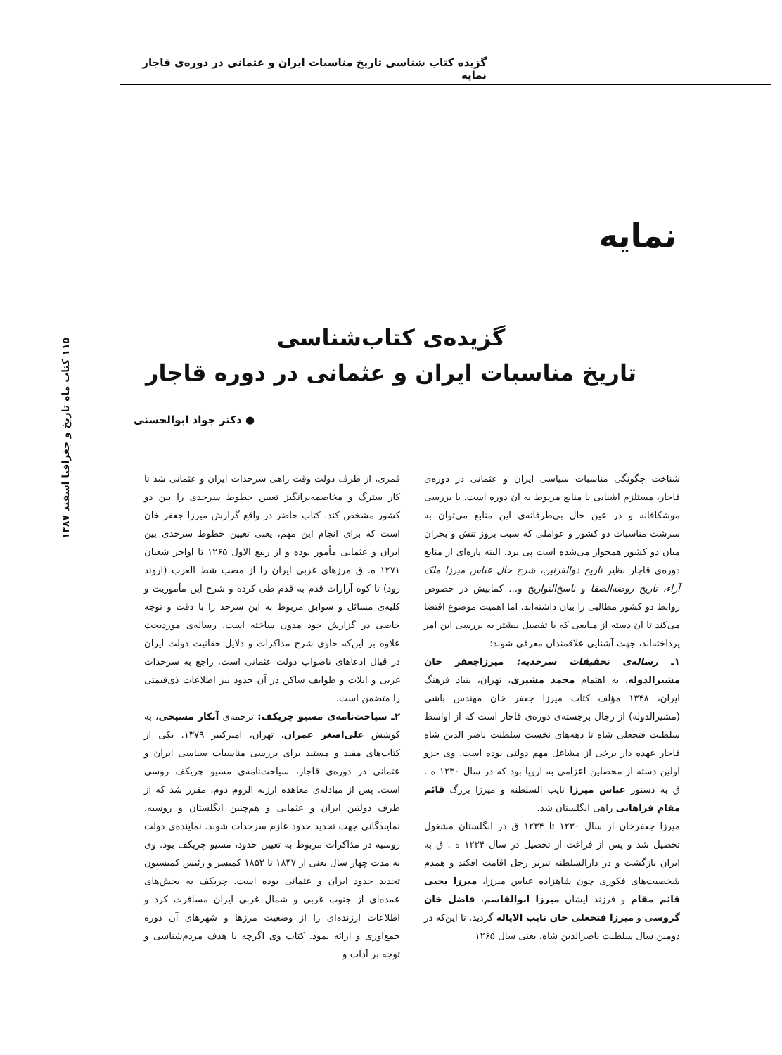گزیده کتاب شناسی تاریخ مناسبات ایران و عثمانی در دوره‌ی قاجار نمایه
نمایه
گزیده‌ی کتاب‌شناسی
تاریخ مناسبات ایران و عثمانی در دوره قاجار
● دکتر جواد ابوالحسنی
شناخت چگونگی مناسبات سیاسی ایران و عثمانی در دوره‌ی قاجار، مستلزم آشنایی با منابع مربوط به آن دوره است. با بررسی موشکافانه و در عین حال بی‌طرفانه‌ی این منابع می‌توان به سرشت مناسبات دو کشور و عواملی که سبب بروز تنش و بحران میان دو کشور همجوار می‌شده است پی برد. البته پاره‌ای از منابع دوره‌ی قاجار نظیر تاریخ ذوالقرنین، شرح حال عباس میرزا ملک آراء، تاریخ روضه‌الصفا و ناسخ‌التواریخ و... کمابیش در خصوص روابط دو کشور مطالبی را بیان داشته‌اند. اما اهمیت موضوع اقتضا می‌کند تا آن دسته از منابعی که با تفصیل بیشتر به بررسی این امر پرداخته‌اند، جهت آشنایی علاقمندان معرفی شوند:
۱ـ رساله‌ی تحقیقات سرحدیه: میرزاجعفر خان مشیرالدوله، به اهتمام محمد مشیری، تهران، بنیاد فرهنگ ایران، ۱۳۴۸ مؤلف کتاب میرزا جعفر خان مهندس باشی (مشیرالدوله) از رجال برجسته‌ی دوره‌ی قاجار است که از اواسط سلطنت فتحعلی شاه تا دهه‌های نخست سلطنت ناصر الدین شاه قاجار عهده دار برخی از مشاغل مهم دولتی بوده است. وی جزو اولین دسته از محصلین اعزامی به اروپا بود که در سال ۱۲۳۰ ه . ق به دستور عباس میرزا نایب السلطنه و میرزا بزرگ قائم مقام فراهانی راهی انگلستان شد.
میرزا جعفرخان از سال ۱۲۳۰ تا ۱۲۳۴ ق در انگلستان مشغول تحصیل شد و پس از فراغت از تحصیل در سال ۱۲۳۴ ه . ق به ایران بازگشت و در دارالسلطنه تبریز رحل اقامت افکند و همدم شخصیت‌های فکوری چون شاهزاده عباس میرزا، میرزا یحیی قائم مقام و فرزند ایشان میرزا ابوالقاسم، فاضل خان گروسی و میرزا فتحعلی خان نایب الایاله گردید. تا این‌که در دومین سال سلطنت ناصرالدین شاه، یعنی سال ۱۲۶۵
قمری، از طرف دولت وقت راهی سرحدات ایران و عثمانی شد تا کار سترگ و مخاصمه‌برانگیز تعیین خطوط سرحدی را بین دو کشور مشخص کند. کتاب حاضر در واقع گزارش میرزا جعفر خان است که برای انجام این مهم، یعنی تعیین خطوط سرحدی بین ایران و عثمانی مأمور بوده و از ربیع الاول ۱۲۶۵ تا اواخر شعبان ۱۲۷۱ ه. ق مرزهای غربی ایران را از مصب شط العرب (اروند رود) تا کوه آرارات قدم به قدم طی کرده و شرح این مأموریت و کلیه‌ی مسائل و سوابق مربوط به این سرحد را با دقت و توجه خاصی در گزارش خود مدون ساخته است. رساله‌ی موردبحث علاوه بر این‌که حاوی شرح مذاکرات و دلایل حقانیت دولت ایران در قبال ادعاهای ناصواب دولت عثمانی است، راجع به سرحدات غربی و ایلات و طوایف ساکن در آن حدود نیز اطلاعات ذی‌قیمتی را متضمن است.
۲ـ سیاحت‌نامه‌ی مسیو چریکف: ترجمه‌ی آبکار مسیحی، به کوشش علی‌اصغر عمران، تهران، امیرکبیر ۱۳۷۹. یکی از کتاب‌های مفید و مستند برای بررسی مناسبات سیاسی ایران و عثمانی در دوره‌ی قاجار، سیاحت‌نامه‌ی مسیو چریکف روسی است. پس از مبادله‌ی معاهده ارزنه الروم دوم، مقرر شد که از طرف دولتین ایران و عثمانی و هم‌چنین انگلستان و روسیه، نمایندگانی جهت تحدید حدود عازم سرحدات شوند. نماینده‌ی دولت روسیه در مذاکرات مربوط به تعیین حدود، مسیو چریکف بود. وی به مدت چهار سال یعنی از ۱۸۴۷ تا ۱۸۵۲ کمیسر و رئیس کمیسیون تحدید حدود ایران و عثمانی بوده است. چریکف به بخش‌های عمده‌ای از جنوب غربی و شمال غربی ایران مسافرت کرد و اطلاعات ارزنده‌ای را از وضعیت مرزها و شهرهای آن دوره جمع‌آوری و ارائه نمود. کتاب وی اگرچه با هدف مردم‌شناسی و توجه بر آداب و
۱۱۵ کتاب ماه تاریخ و جغرافیا اسفند ۱۳۸۷